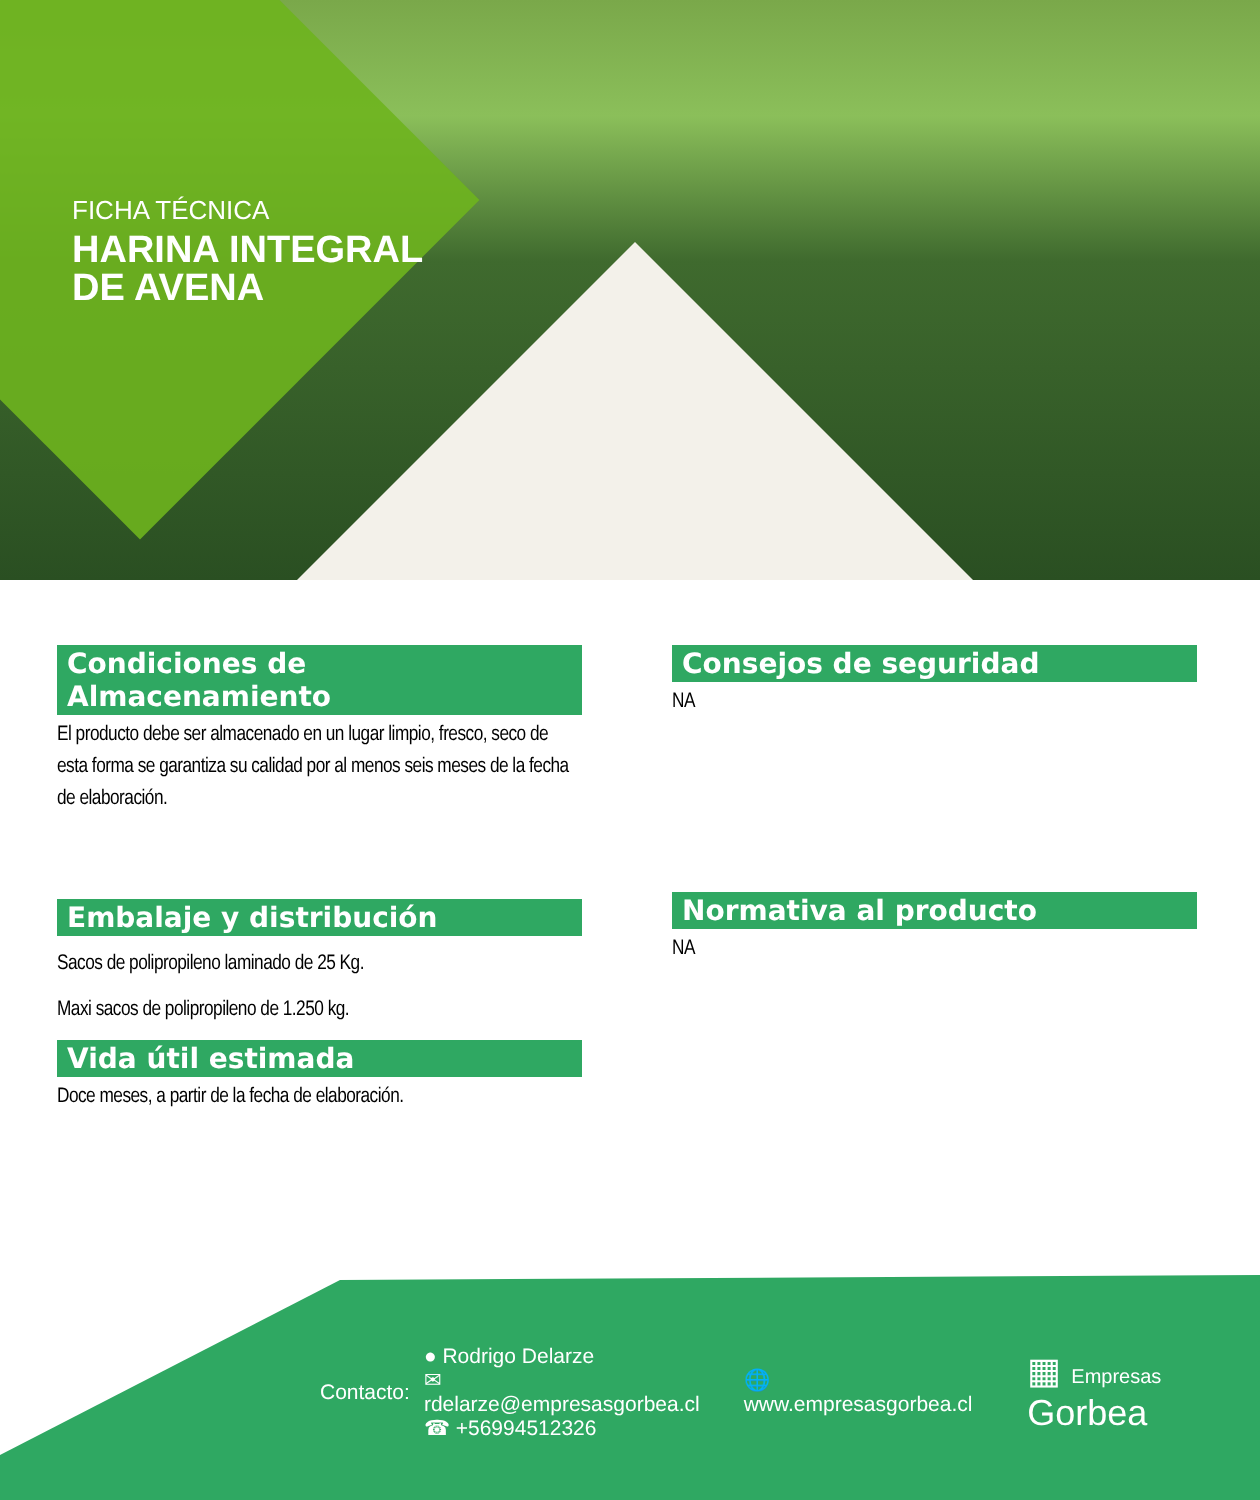FICHA TÉCNICA
HARINA INTEGRAL
DE AVENA
Condiciones de Almacenamiento
El producto debe ser almacenado en un lugar limpio, fresco, seco de esta forma se garantiza su calidad por al menos seis meses de la fecha de elaboración.
Embalaje y distribución
Sacos de polipropileno laminado de 25 Kg.
Maxi sacos de polipropileno de 1.250 kg.
Vida útil estimada
Doce meses, a partir de la fecha de elaboración.
Consejos de seguridad
NA
Normativa al producto
NA
Contacto:
● Rodrigo Delarze
✉ rdelarze@empresasgorbea.cl
☎ +56994512326
🌐 www.empresasgorbea.cl ▦ Empresas Gorbea